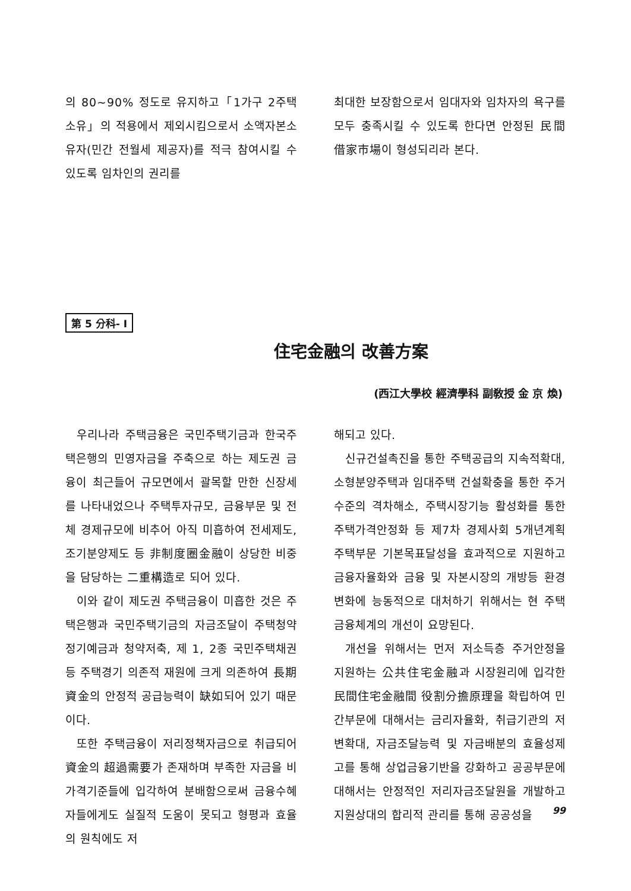의 80~90% 정도로 유지하고「1가구 2주택소유」의 적용에서 제외시킴으로서 소액자본소유자(민간 전월세 제공자)를 적극 참여시킬 수 있도록 임차인의 권리를
최대한 보장함으로서 임대자와 임차자의 욕구를 모두 충족시킬 수 있도록 한다면 안정된 民間借家市場이 형성되리라 본다.
第 5 分科- I
住宅金融의 改善方案
(西江大學校 經濟學科 副敎授 金 京 煥)
우리나라 주택금융은 국민주택기금과 한국주택은행의 민영자금을 주축으로 하는 제도권 금융이 최근들어 규모면에서 괄목할 만한 신장세를 나타내었으나 주택투자규모, 금융부문 및 전체 경제규모에 비추어 아직 미흡하여 전세제도, 조기분양제도 등 非制度圈金融이 상당한 비중을 담당하는 二重構造로 되어 있다.
이와 같이 제도권 주택금융이 미흡한 것은 주택은행과 국민주택기금의 자금조달이 주택청약정기예금과 청약저축, 제 1, 2종 국민주택채권 등 주택경기 의존적 재원에 크게 의존하여 長期資金의 안정적 공급능력이 缺如되어 있기 때문이다.
또한 주택금융이 저리정책자금으로 취급되어 資金의 超過需要가 존재하며 부족한 자금을 비가격기준들에 입각하여 분배함으로써 금융수혜자들에게도 실질적 도움이 못되고 형평과 효율의 원칙에도 저
해되고 있다.
신규건설촉진을 통한 주택공급의 지속적확대, 소형분양주택과 임대주택 건설확충을 통한 주거수준의 격차해소, 주택시장기능 활성화를 통한 주택가격안정화 등 제7차 경제사회 5개년계획 주택부문 기본목표달성을 효과적으로 지원하고 금융자율화와 금융 및 자본시장의 개방등 환경변화에 능동적으로 대처하기 위해서는 현 주택금융체계의 개선이 요망된다.
개선을 위해서는 먼저 저소득층 주거안정을 지원하는 公共住宅金融과 시장원리에 입각한 民間住宅金融間 役割分擔原理을 확립하여 민간부문에 대해서는 금리자율화, 취급기관의 저변확대, 자금조달능력 및 자금배분의 효율성제고를 통해 상업금융기반을 강화하고 공공부문에 대해서는 안정적인 저리자금조달원을 개발하고 지원상대의 합리적 관리를 통해 공공성을
99